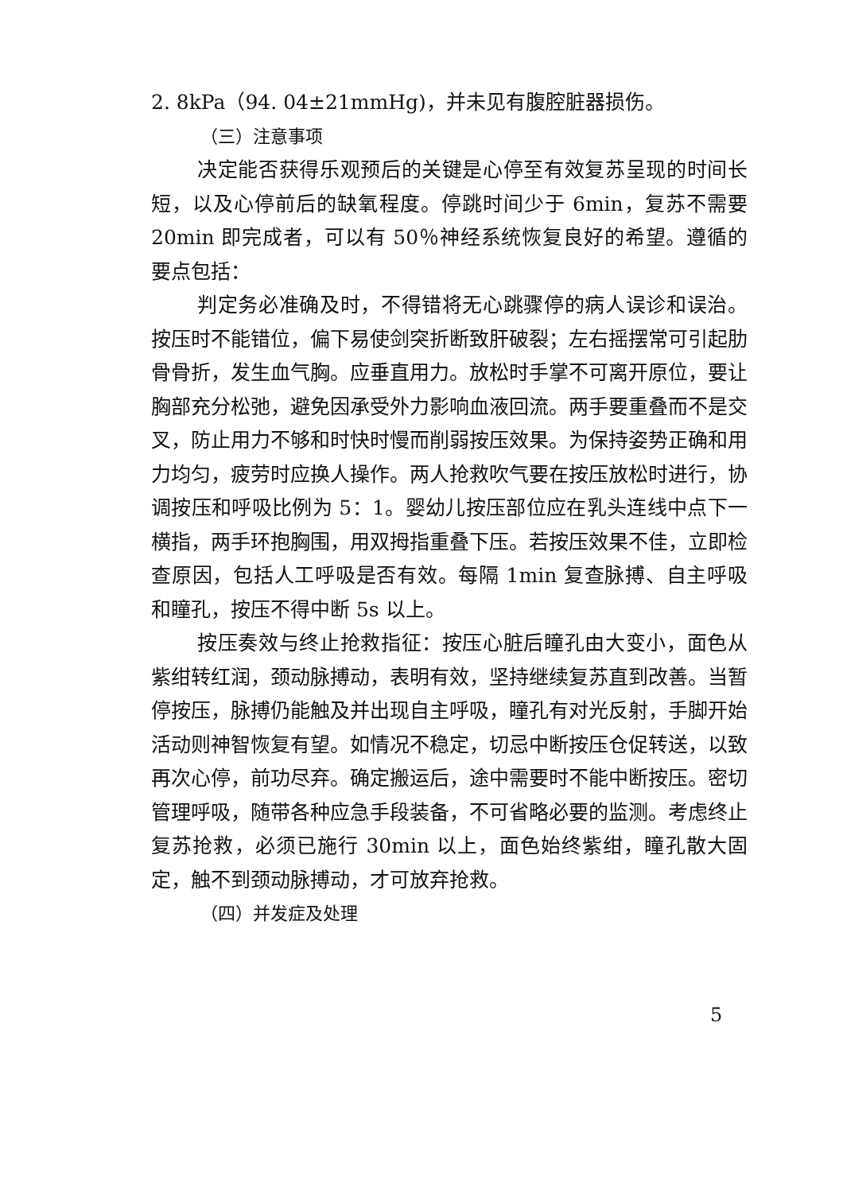2. 8kPa（94. 04±21mmHg)，并未见有腹腔脏器损伤。
（三）注意事项
决定能否获得乐观预后的关键是心停至有效复苏呈现的时间长短，以及心停前后的缺氧程度。停跳时间少于 6min，复苏不需要 20min 即完成者，可以有 50％神经系统恢复良好的希望。遵循的要点包括：
判定务必准确及时，不得错将无心跳骤停的病人误诊和误治。按压时不能错位，偏下易使剑突折断致肝破裂；左右摇摆常可引起肋骨骨折，发生血气胸。应垂直用力。放松时手掌不可离开原位，要让胸部充分松弛，避免因承受外力影响血液回流。两手要重叠而不是交叉，防止用力不够和时快时慢而削弱按压效果。为保持姿势正确和用力均匀，疲劳时应换人操作。两人抢救吹气要在按压放松时进行，协调按压和呼吸比例为 5：1。婴幼儿按压部位应在乳头连线中点下一横指，两手环抱胸围，用双拇指重叠下压。若按压效果不佳，立即检查原因，包括人工呼吸是否有效。每隔 1min 复查脉搏、自主呼吸和瞳孔，按压不得中断 5s 以上。
按压奏效与终止抢救指征：按压心脏后瞳孔由大变小，面色从紫绀转红润，颈动脉搏动，表明有效，坚持继续复苏直到改善。当暂停按压，脉搏仍能触及并出现自主呼吸，瞳孔有对光反射，手脚开始活动则神智恢复有望。如情况不稳定，切忌中断按压仓促转送，以致再次心停，前功尽弃。确定搬运后，途中需要时不能中断按压。密切管理呼吸，随带各种应急手段装备，不可省略必要的监测。考虑终止复苏抢救，必须已施行 30min 以上，面色始终紫绀，瞳孔散大固定，触不到颈动脉搏动，才可放弃抢救。
（四）并发症及处理
5